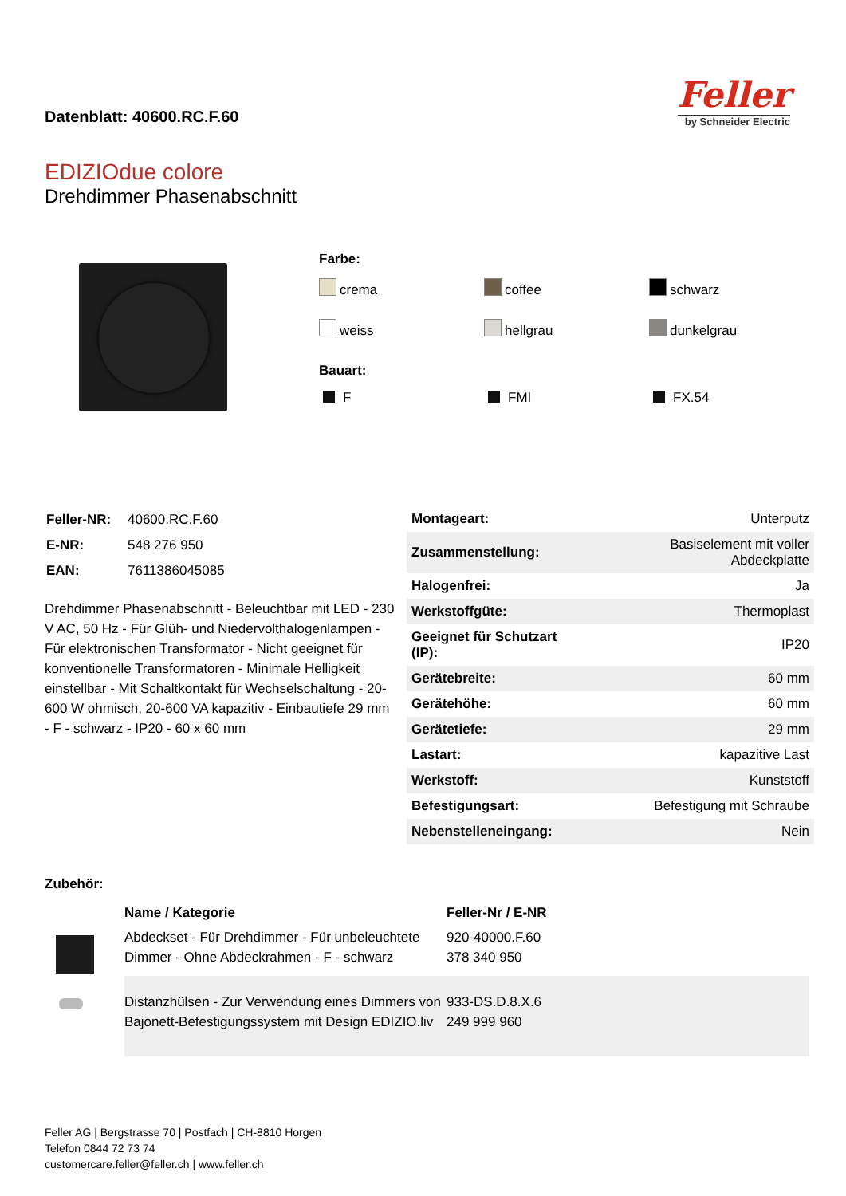Datenblatt: 40600.RC.F.60
Feller
by Schneider Electric
EDIZIOdue colore
Drehdimmer Phasenabschnitt
Farbe:
crema
coffee
schwarz
weiss
hellgrau
dunkelgrau
Bauart:
F
FMI
FX.54
| Feller-NR: | 40600.RC.F.60 |
| E-NR: | 548 276 950 |
| EAN: | 7611386045085 |
Drehdimmer Phasenabschnitt - Beleuchtbar mit LED - 230 V AC, 50 Hz - Für Glüh- und Niedervolthalogenlampen - Für elektronischen Transformator - Nicht geeignet für konventionelle Transformatoren - Minimale Helligkeit einstellbar - Mit Schaltkontakt für Wechselschaltung - 20-600 W ohmisch, 20-600 VA kapazitiv - Einbautiefe 29 mm - F - schwarz - IP20 - 60 x 60 mm
| Montageart: | Unterputz |
| Zusammenstellung: | Basiselement mit voller Abdeckplatte |
| Halogenfrei: | Ja |
| Werkstoffgüte: | Thermoplast |
| Geeignet für Schutzart (IP): | IP20 |
| Gerätebreite: | 60 mm |
| Gerätehöhe: | 60 mm |
| Gerätetiefe: | 29 mm |
| Lastart: | kapazitive Last |
| Werkstoff: | Kunststoff |
| Befestigungsart: | Befestigung mit Schraube |
| Nebenstelleneingang: | Nein |
Zubehör:
| | Name / Kategorie | Feller-Nr / E-NR |
| --- | --- | --- |
| | Abdeckset - Für Drehdimmer - Für unbeleuchtete Dimmer - Ohne Abdeckrahmen - F - schwarz | 920-40000.F.60 378 340 950 |
| | Distanzhülsen - Zur Verwendung eines Dimmers von Bajonett-Befestigungssystem mit Design EDIZIO.liv | 933-DS.D.8.X.6 249 999 960 |
Feller AG | Bergstrasse 70 | Postfach | CH-8810 Horgen
Telefon 0844 72 73 74
customercare.feller@feller.ch | www.feller.ch